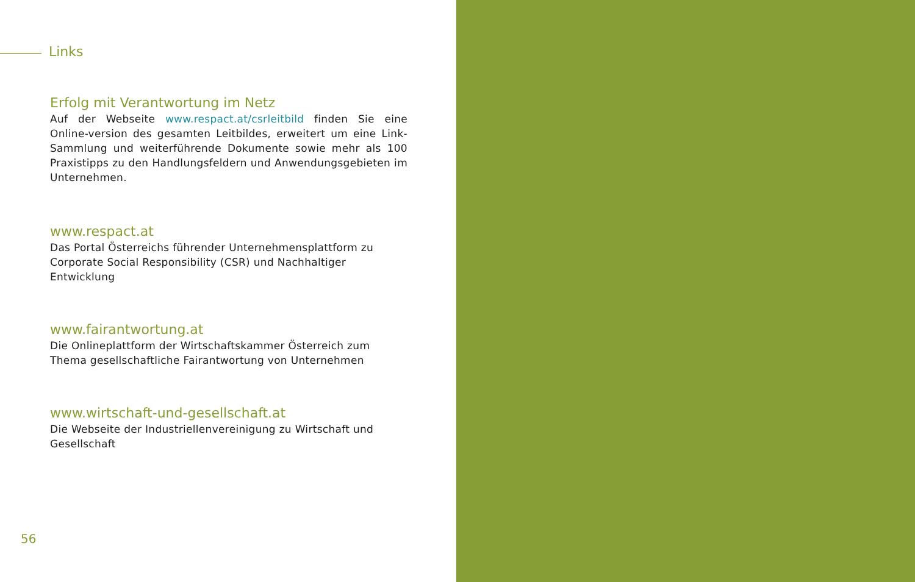Links
Erfolg mit Verantwortung im Netz
Auf der Webseite www.respact.at/csrleitbild finden Sie eine Online-version des gesamten Leitbildes, erweitert um eine Link-Sammlung und weiterführende Dokumente sowie mehr als 100 Praxistipps zu den Handlungsfeldern und Anwendungsgebieten im Unternehmen.
www.respact.at
Das Portal Österreichs führender Unternehmensplattform zu Corporate Social Responsibility (CSR) und Nachhaltiger Entwicklung
www.fairantwortung.at
Die Onlineplattform der Wirtschaftskammer Österreich zum Thema gesellschaftliche Fairantwortung von Unternehmen
www.wirtschaft-und-gesellschaft.at
Die Webseite der Industriellenvereinigung zu Wirtschaft und Gesellschaft
56